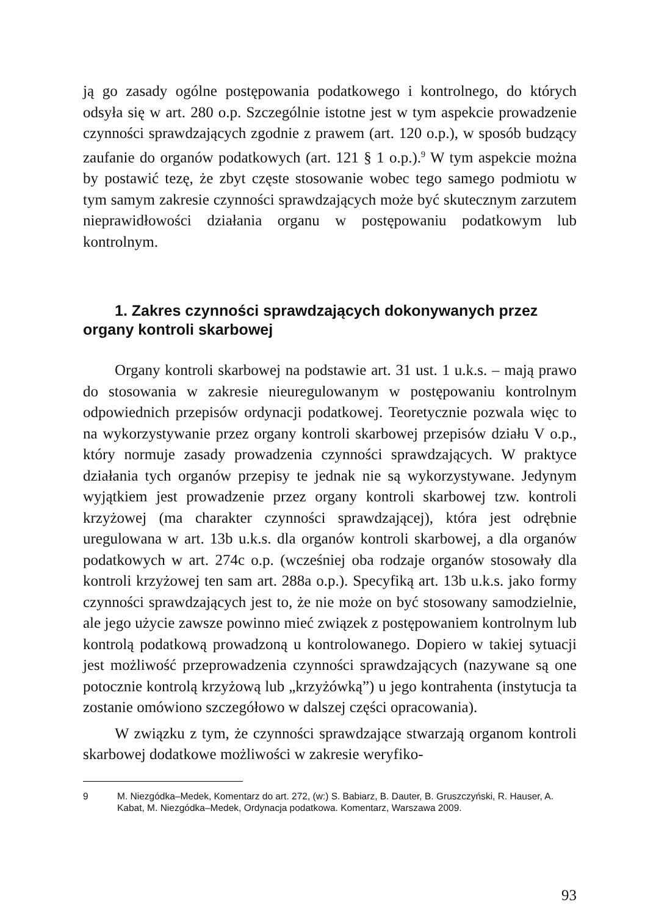ją go zasady ogólne postępowania podatkowego i kontrolnego, do których odsyła się w art. 280 o.p. Szczególnie istotne jest w tym aspekcie prowadzenie czynności sprawdzających zgodnie z prawem (art. 120 o.p.), w sposób budzący zaufanie do organów podatkowych (art. 121 § 1 o.p.).<sup>9</sup> W tym aspekcie można by postawić tezę, że zbyt częste stosowanie wobec tego samego podmiotu w tym samym zakresie czynności sprawdzających może być skutecznym zarzutem nieprawidłowości działania organu w postępowaniu podatkowym lub kontrolnym.
1. Zakres czynności sprawdzających dokonywanych przez organy kontroli skarbowej
Organy kontroli skarbowej na podstawie art. 31 ust. 1 u.k.s. – mają prawo do stosowania w zakresie nieuregulowanym w postępowaniu kontrolnym odpowiednich przepisów ordynacji podatkowej. Teoretycznie pozwala więc to na wykorzystywanie przez organy kontroli skarbowej przepisów działu V o.p., który normuje zasady prowadzenia czynności sprawdzających. W praktyce działania tych organów przepisy te jednak nie są wykorzystywane. Jedynym wyjątkiem jest prowadzenie przez organy kontroli skarbowej tzw. kontroli krzyżowej (ma charakter czynności sprawdzającej), która jest odrębnie uregulowana w art. 13b u.k.s. dla organów kontroli skarbowej, a dla organów podatkowych w art. 274c o.p. (wcześniej oba rodzaje organów stosowały dla kontroli krzyżowej ten sam art. 288a o.p.). Specyfiką art. 13b u.k.s. jako formy czynności sprawdzających jest to, że nie może on być stosowany samodzielnie, ale jego użycie zawsze powinno mieć związek z postępowaniem kontrolnym lub kontrolą podatkową prowadzoną u kontrolowanego. Dopiero w takiej sytuacji jest możliwość przeprowadzenia czynności sprawdzających (nazywane są one potocznie kontrolą krzyżową lub „krzyżówką”) u jego kontrahenta (instytucja ta zostanie omówiono szczegółowo w dalszej części opracowania).
W związku z tym, że czynności sprawdzające stwarzają organom kontroli skarbowej dodatkowe możliwości w zakresie weryfiko-
9 M. Niezgódka–Medek, Komentarz do art. 272, (w:) S. Babiarz, B. Dauter, B. Gruszczyński, R. Hauser, A. Kabat, M. Niezgódka–Medek, Ordynacja podatkowa. Komentarz, Warszawa 2009.
93